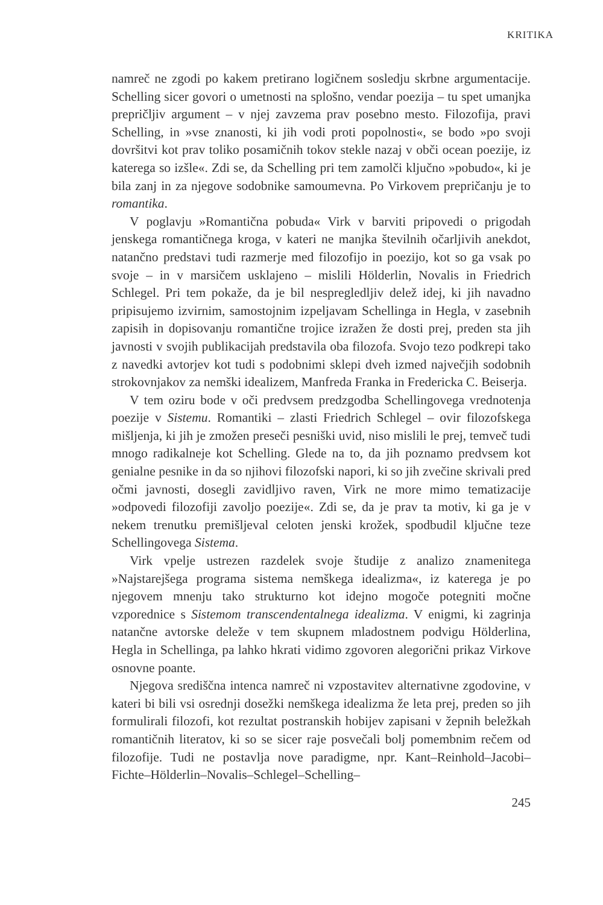KRITIKA
namreč ne zgodi po kakem pretirano logičnem sosledju skrbne argumentacije. Schelling sicer govori o umetnosti na splošno, vendar poezija – tu spet umanjka prepričljiv argument – v njej zavzema prav posebno mesto. Filozofija, pravi Schelling, in »vse znanosti, ki jih vodi proti popolnosti«, se bodo »po svoji dovršitvi kot prav toliko posamičnih tokov stekle nazaj v obči ocean poezije, iz katerega so izšle«. Zdi se, da Schelling pri tem zamolči ključno »pobudo«, ki je bila zanj in za njegove sodobnike samoumevna. Po Virkovem prepričanju je to romantika.
V poglavju »Romantična pobuda« Virk v barviti pripovedi o prigodah jenskega romantičnega kroga, v kateri ne manjka številnih očarljivih anekdot, natančno predstavi tudi razmerje med filozofijo in poezijo, kot so ga vsak po svoje – in v marsičem usklajeno – mislili Hölderlin, Novalis in Friedrich Schlegel. Pri tem pokaže, da je bil nespregledljiv delež idej, ki jih navadno pripisujemo izvirnim, samostojnim izpeljavam Schellinga in Hegla, v zasebnih zapisih in dopisovanju romantične trojice izražen že dosti prej, preden sta jih javnosti v svojih publikacijah predstavila oba filozofa. Svojo tezo podkrepi tako z navedki avtorjev kot tudi s podobnimi sklepi dveh izmed največjih sodobnih strokovnjakov za nemški idealizem, Manfreda Franka in Fredericka C. Beiserja.
V tem oziru bode v oči predvsem predzgodba Schellingovega vrednotenja poezije v Sistemu. Romantiki – zlasti Friedrich Schlegel – ovir filozofskega mišljenja, ki jih je zmožen preseči pesniški uvid, niso mislili le prej, temveč tudi mnogo radikalneje kot Schelling. Glede na to, da jih poznamo predvsem kot genialne pesnike in da so njihovi filozofski napori, ki so jih zvečine skrivali pred očmi javnosti, dosegli zavidljivo raven, Virk ne more mimo tematizacije »odpovedi filozofiji zavoljo poezije«. Zdi se, da je prav ta motiv, ki ga je v nekem trenutku premišljeval celoten jenski krožek, spodbudil ključne teze Schellingovega Sistema.
Virk vpelje ustrezen razdelek svoje študije z analizo znamenitega »Najstarejšega programa sistema nemškega idealizma«, iz katerega je po njegovem mnenju tako strukturno kot idejno mogoče potegniti močne vzporednice s Sistemom transcendentalnega idealizma. V enigmi, ki zagrinja natančne avtorske deleže v tem skupnem mladostnem podvigu Hölderlina, Hegla in Schellinga, pa lahko hkrati vidimo zgovoren alegorični prikaz Virkove osnovne poante.
Njegova središčna intenca namreč ni vzpostavitev alternativne zgodovine, v kateri bi bili vsi osrednji dosežki nemškega idealizma že leta prej, preden so jih formulirali filozofi, kot rezultat postranskih hobijev zapisani v žepnih beležkah romantičnih literatov, ki so se sicer raje posvečali bolj pomembnim rečem od filozofije. Tudi ne postavlja nove paradigme, npr. Kant–Reinhold–Jacobi–Fichte–Hölderlin–Novalis–Schlegel–Schelling–
245